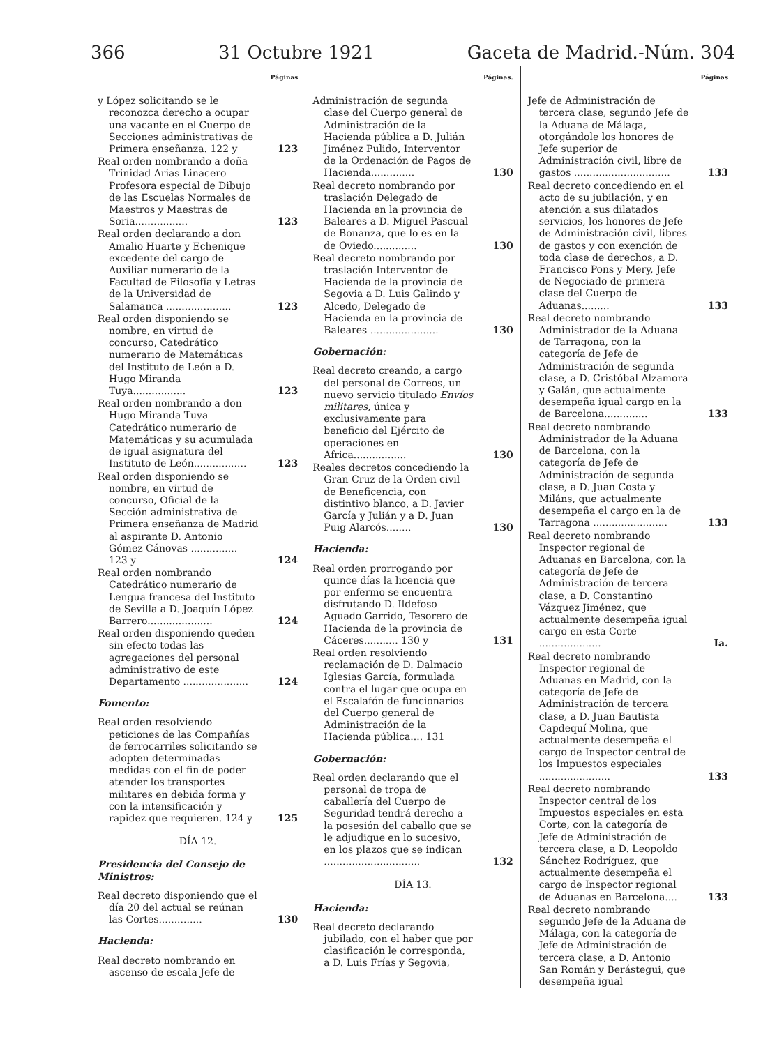366 31 Octubre 1921 Gaceta de Madrid.-Núm. 304
Páginas
y López solicitando se le reconozca derecho a ocupar una vacante en el Cuerpo de Secciones administrativas de Primera enseñanza. 122 y 123
Real orden nombrando a doña Trinidad Arias Linacero Profesora especial de Dibujo de las Escuelas Normales de Maestros y Maestras de Soria................. 123
Real orden declarando a don Amalio Huarte y Echenique excedente del cargo de Auxiliar numerario de la Facultad de Filosofía y Letras de la Universidad de Salamanca ..................... 123
Real orden disponiendo se nombre, en virtud de concurso, Catedrático numerario de Matemáticas del Instituto de León a D. Hugo Miranda Tuya................. 123
Real orden nombrando a don Hugo Miranda Tuya Catedrático numerario de Matemáticas y su acumulada de igual asignatura del Instituto de León................. 123
Real orden disponiendo se nombre, en virtud de concurso, Oficial de la Sección administrativa de Primera enseñanza de Madrid al aspirante D. Antonio Gómez Cánovas ............... 123 y 124
Real orden nombrando Catedrático numerario de Lengua francesa del Instituto de Sevilla a D. Joaquín López Barrero..................... 124
Real orden disponiendo queden sin efecto todas las agregaciones del personal administrativo de este Departamento ..................... 124
Fomento:
Real orden resolviendo peticiones de las Compañías de ferrocarriles solicitando se adopten determinadas medidas con el fin de poder atender los transportes militares en debida forma y con la intensificación y rapidez que requieren. 124 y 125
DÍA 12.
Presidencia del Consejo de Ministros:
Real decreto disponiendo que el día 20 del actual se reúnan las Cortes.............. 130
Hacienda:
Real decreto nombrando en ascenso de escala Jefe de
Páginas.
Administración de segunda clase del Cuerpo general de Administración de la Hacienda pública a D. Julián Jiménez Pulido, Interventor de la Ordenación de Pagos de Hacienda.............. 130
Real decreto nombrando por traslación Delegado de Hacienda en la provincia de Baleares a D. Miguel Pascual de Bonanza, que lo es en la de Oviedo.............. 130
Real decreto nombrando por traslación Interventor de Hacienda de la provincia de Segovia a D. Luis Galindo y Alcedo, Delegado de Hacienda en la provincia de Baleares ...................... 130
Gobernación:
Real decreto creando, a cargo del personal de Correos, un nuevo servicio titulado Envíos militares, única y exclusivamente para beneficio del Ejército de operaciones en Africa................. 130
Reales decretos concediendo la Gran Cruz de la Orden civil de Beneficencia, con distintivo blanco, a D. Javier García y Julián y a D. Juan Puig Alarcós........ 130
Hacienda:
Real orden prorrogando por quince días la licencia que por enfermo se encuentra disfrutando D. Ildefoso Aguado Garrido, Tesorero de Hacienda de la provincia de Cáceres........... 130 y 131
Real orden resolviendo reclamación de D. Dalmacio Iglesias García, formulada contra el lugar que ocupa en el Escalafón de funcionarios del Cuerpo general de Administración de la Hacienda pública.... 131
Gobernación:
Real orden declarando que el personal de tropa de caballería del Cuerpo de Seguridad tendrá derecho a la posesión del caballo que se le adjudique en lo sucesivo, en los plazos que se indican ............................... 132
DÍA 13.
Hacienda:
Real decreto declarando jubilado, con el haber que por clasificación le corresponda, a D. Luis Frías y Segovia,
Páginas
Jefe de Administración de tercera clase, segundo Jefe de la Aduana de Málaga, otorgándole los honores de Jefe superior de Administración civil, libre de gastos ............................... 133
Real decreto concediendo en el acto de su jubilación, y en atención a sus dilatados servicios, los honores de Jefe de Administración civil, libres de gastos y con exención de toda clase de derechos, a D. Francisco Pons y Mery, Jefe de Negociado de primera clase del Cuerpo de Aduanas......... 133
Real decreto nombrando Administrador de la Aduana de Tarragona, con la categoría de Jefe de Administración de segunda clase, a D. Cristóbal Alzamora y Galán, que actualmente desempeña igual cargo en la de Barcelona.............. 133
Real decreto nombrando Administrador de la Aduana de Barcelona, con la categoría de Jefe de Administración de segunda clase, a D. Juan Costa y Miláns, que actualmente desempeña el cargo en la de Tarragona ........................ 133
Real decreto nombrando Inspector regional de Aduanas en Barcelona, con la categoría de Jefe de Administración de tercera clase, a D. Constantino Vázquez Jiménez, que actualmente desempeña igual cargo en esta Corte .................... Ia.
Real decreto nombrando Inspector regional de Aduanas en Madrid, con la categoría de Jefe de Administración de tercera clase, a D. Juan Bautista Capdequí Molina, que actualmente desempeña el cargo de Inspector central de los Impuestos especiales ....................... 133
Real decreto nombrando Inspector central de los Impuestos especiales en esta Corte, con la categoría de Jefe de Administración de tercera clase, a D. Leopoldo Sánchez Rodríguez, que actualmente desempeña el cargo de Inspector regional de Aduanas en Barcelona.... 133
Real decreto nombrando segundo Jefe de la Aduana de Málaga, con la categoría de Jefe de Administración de tercera clase, a D. Antonio San Román y Berástegui, que desempeña igual